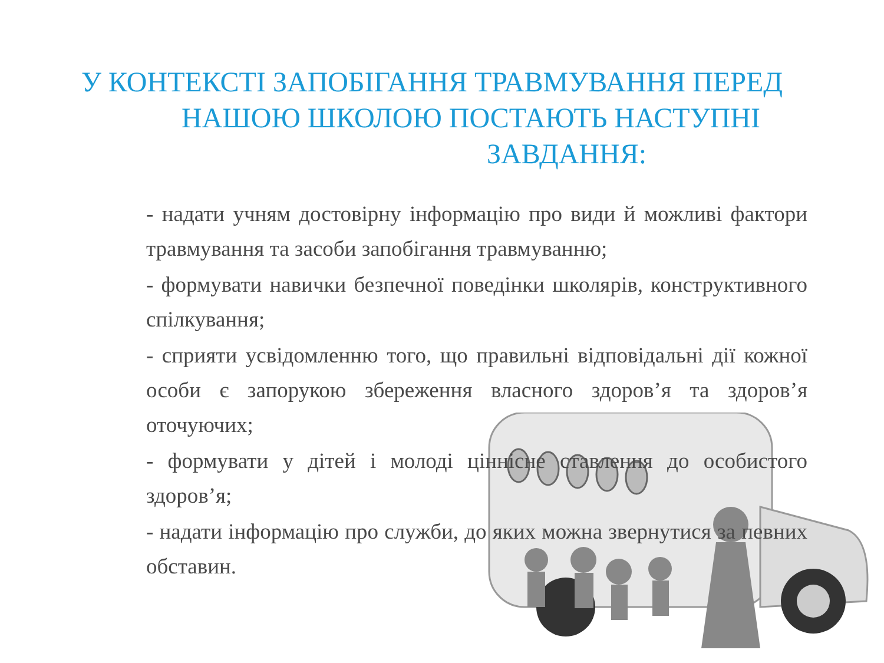У КОНТЕКСТІ ЗАПОБІГАННЯ ТРАВМУВАННЯ ПЕРЕД
НАШОЮ ШКОЛОЮ ПОСТАЮТЬ НАСТУПНІ
ЗАВДАННЯ:
- надати учням достовірну інформацію про види й можливі фактори травмування та засоби запобігання травмуванню;
- формувати навички безпечної поведінки школярів, конструктивного спілкування;
- сприяти усвідомленню того, що правильні відповідальні дії кожної особи є запорукою збереження власного здоров’я та здоров’я оточуючих;
- формувати у дітей і молоді ціннісне ставлення до особистого здоров’я;
- надати інформацію про служби, до яких можна звернутися за певних обставин.